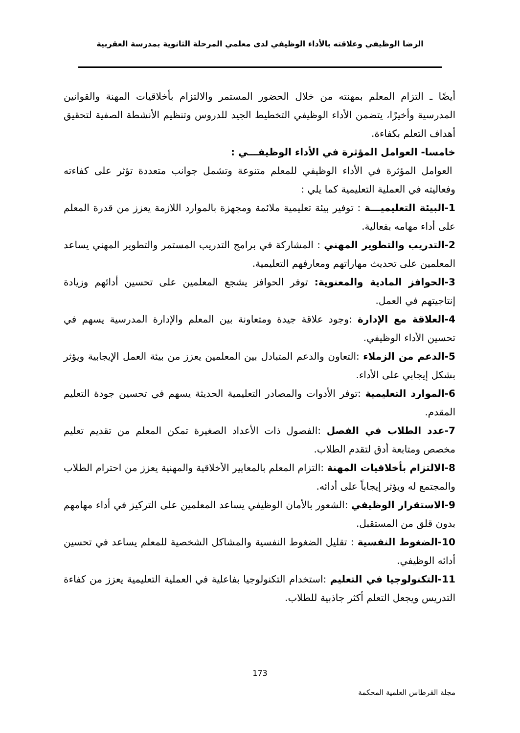الرضا الوظيفي وعلاقته بالأداء الوظيفي لدى معلمي المرحلة الثانوية بمدرسة العقربية
أيضًا ـ التزام المعلم بمهنته من خلال الحضور المستمر والالتزام بأخلاقيات المهنة والقوانين المدرسية وأخيرًا، يتضمن الأداء الوظيفي التخطيط الجيد للدروس وتنظيم الأنشطة الصفية لتحقيق أهداف التعلم بكفاءة.
خامسا- العوامل المؤثرة في الأداء الوظيفـــي :
العوامل المؤثرة في الأداء الوظيفي للمعلم متنوعة وتشمل جوانب متعددة تؤثر على كفاءته وفعاليته في العملية التعليمية كما يلي :
1-البيئة التعليميـــة : توفير بيئة تعليمية ملائمة ومجهزة بالموارد اللازمة يعزز من قدرة المعلم على أداء مهامه بفعالية.
2-التدريب والتطوير المهني : المشاركة في برامج التدريب المستمر والتطوير المهني يساعد المعلمين على تحديث مهاراتهم ومعارفهم التعليمية.
3-الحوافز المادية والمعنوية: توفر الحوافز يشجع المعلمين على تحسين أدائهم وزيادة إنتاجيتهم في العمل.
4-العلاقة مع الإدارة :وجود علاقة جيدة ومتعاونة بين المعلم والإدارة المدرسية يسهم في تحسين الأداء الوظيفي.
5-الدعم من الزملاء :التعاون والدعم المتبادل بين المعلمين يعزز من بيئة العمل الإيجابية ويؤثر بشكل إيجابي على الأداء.
6-الموارد التعليمية :توفر الأدوات والمصادر التعليمية الحديثة يسهم في تحسين جودة التعليم المقدم.
7-عدد الطلاب في الفصل :الفصول ذات الأعداد الصغيرة تمكن المعلم من تقديم تعليم مخصص ومتابعة أدق لتقدم الطلاب.
8-الالتزام بأخلاقيات المهنة :التزام المعلم بالمعايير الأخلاقية والمهنية يعزز من احترام الطلاب والمجتمع له ويؤثر إيجاباً على أدائه.
9-الاستقرار الوظيفي :الشعور بالأمان الوظيفي يساعد المعلمين على التركيز في أداء مهامهم بدون قلق من المستقبل.
10-الضغوط النفسية : تقليل الضغوط النفسية والمشاكل الشخصية للمعلم يساعد في تحسين أدائه الوظيفي.
11-التكنولوجيا في التعليم :استخدام التكنولوجيا بفاعلية في العملية التعليمية يعزز من كفاءة التدريس ويجعل التعلم أكثر جاذبية للطلاب.
173
مجلة القرطاس العلمية المحكمة